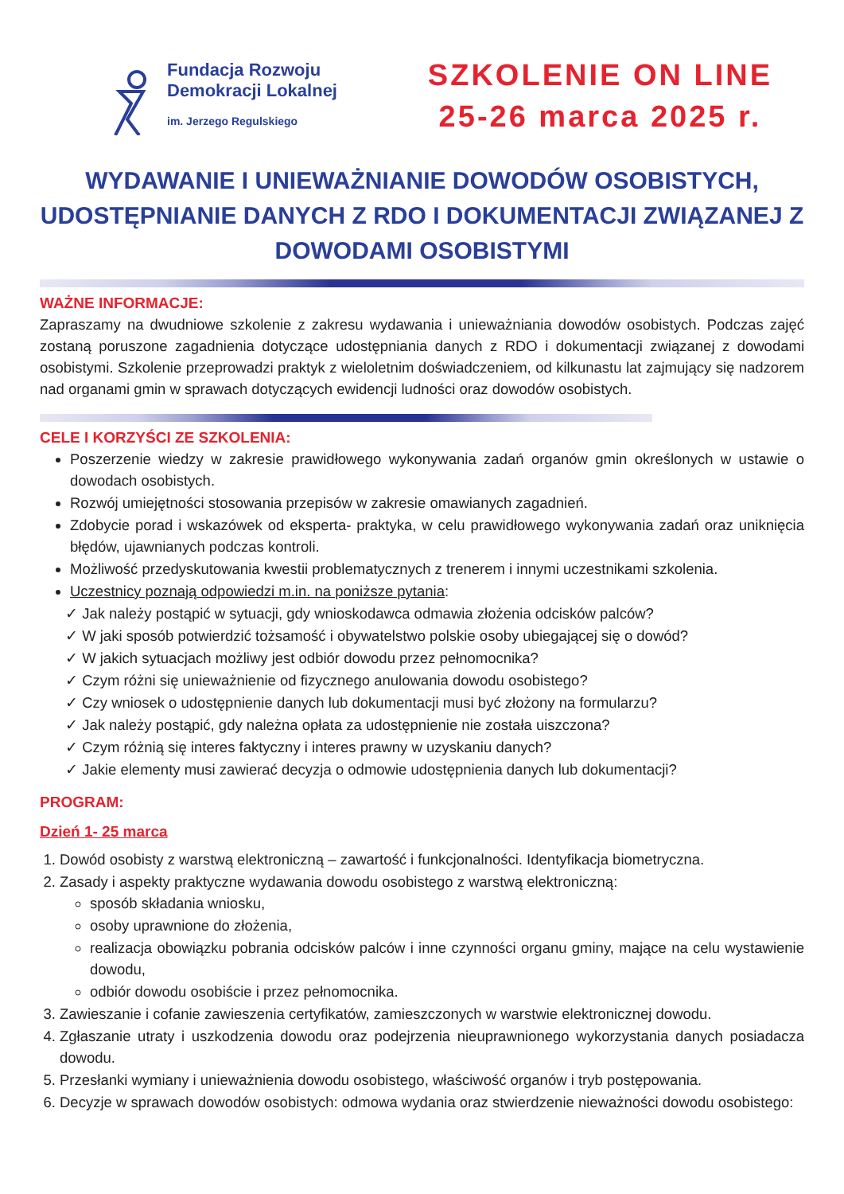Fundacja Rozwoju
Demokracji Lokalnej
im. Jerzego Regulskiego
SZKOLENIE ON LINE
25-26 marca 2025 r.
WYDAWANIE I UNIEWAŻNIANIE DOWODÓW OSOBISTYCH, UDOSTĘPNIANIE DANYCH Z RDO I DOKUMENTACJI ZWIĄZANEJ Z DOWODAMI OSOBISTYMI
WAŻNE INFORMACJE:
Zapraszamy na dwudniowe szkolenie z zakresu wydawania i unieważniania dowodów osobistych. Podczas zajęć zostaną poruszone zagadnienia dotyczące udostępniania danych z RDO i dokumentacji związanej z dowodami osobistymi. Szkolenie przeprowadzi praktyk z wieloletnim doświadczeniem, od kilkunastu lat zajmujący się nadzorem nad organami gmin w sprawach dotyczących ewidencji ludności oraz dowodów osobistych.
CELE I KORZYŚCI ZE SZKOLENIA:
Poszerzenie wiedzy w zakresie prawidłowego wykonywania zadań organów gmin określonych w ustawie o dowodach osobistych.
Rozwój umiejętności stosowania przepisów w zakresie omawianych zagadnień.
Zdobycie porad i wskazówek od eksperta- praktyka, w celu prawidłowego wykonywania zadań oraz uniknięcia błędów, ujawnianych podczas kontroli.
Możliwość przedyskutowania kwestii problematycznych z trenerem i innymi uczestnikami szkolenia.
Uczestnicy poznają odpowiedzi m.in. na poniższe pytania:
✓ Jak należy postąpić w sytuacji, gdy wnioskodawca odmawia złożenia odcisków palców?
✓ W jaki sposób potwierdzić tożsamość i obywatelstwo polskie osoby ubiegającej się o dowód?
✓ W jakich sytuacjach możliwy jest odbiór dowodu przez pełnomocnika?
✓ Czym różni się unieważnienie od fizycznego anulowania dowodu osobistego?
✓ Czy wniosek o udostępnienie danych lub dokumentacji musi być złożony na formularzu?
✓ Jak należy postąpić, gdy należna opłata za udostępnienie nie została uiszczona?
✓ Czym różnią się interes faktyczny i interes prawny w uzyskaniu danych?
✓ Jakie elementy musi zawierać decyzja o odmowie udostępnienia danych lub dokumentacji?
PROGRAM:
Dzień 1- 25 marca
Dowód osobisty z warstwą elektroniczną – zawartość i funkcjonalności. Identyfikacja biometryczna.
Zasady i aspekty praktyczne wydawania dowodu osobistego z warstwą elektroniczną:
sposób składania wniosku,
osoby uprawnione do złożenia,
realizacja obowiązku pobrania odcisków palców i inne czynności organu gminy, mające na celu wystawienie dowodu,
odbiór dowodu osobiście i przez pełnomocnika.
Zawieszanie i cofanie zawieszenia certyfikatów, zamieszczonych w warstwie elektronicznej dowodu.
Zgłaszanie utraty i uszkodzenia dowodu oraz podejrzenia nieuprawnionego wykorzystania danych posiadacza dowodu.
Przesłanki wymiany i unieważnienia dowodu osobistego, właściwość organów i tryb postępowania.
Decyzje w sprawach dowodów osobistych: odmowa wydania oraz stwierdzenie nieważności dowodu osobistego: